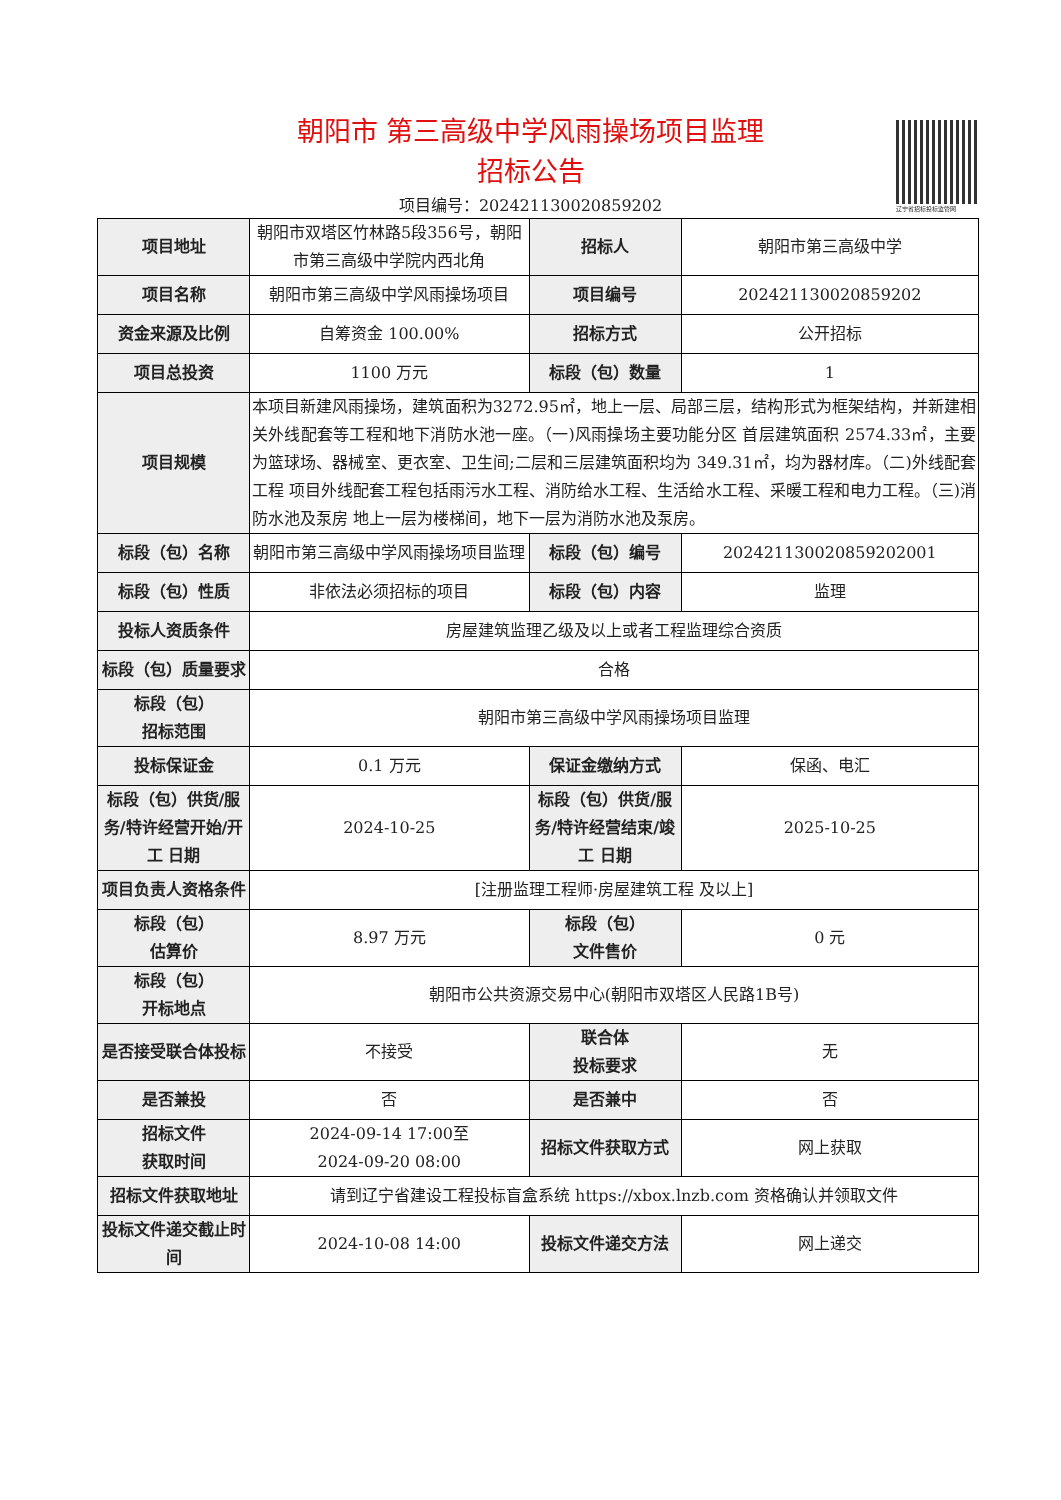辽宁省招标投标监管网
朝阳市 第三高级中学风雨操场项目监理
招标公告
项目编号：202421130020859202
| 项目地址 | 朝阳市双塔区竹林路5段356号，朝阳市第三高级中学院内西北角 | 招标人 | 朝阳市第三高级中学 |
| 项目名称 | 朝阳市第三高级中学风雨操场项目 | 项目编号 | 202421130020859202 |
| 资金来源及比例 | 自筹资金 100.00% | 招标方式 | 公开招标 |
| 项目总投资 | 1100 万元 | 标段（包）数量 | 1 |
| 项目规模 | 本项目新建风雨操场，建筑面积为3272.95㎡，地上一层、局部三层，结构形式为框架结构，并新建相关外线配套等工程和地下消防水池一座。（一)风雨操场主要功能分区 首层建筑面积 2574.33㎡，主要为篮球场、器械室、更衣室、卫生间;二层和三层建筑面积均为 349.31㎡，均为器材库。（二)外线配套工程 项目外线配套工程包括雨污水工程、消防给水工程、生活给水工程、采暖工程和电力工程。（三)消防水池及泵房 地上一层为楼梯间，地下一层为消防水池及泵房。 | | |
| 标段（包）名称 | 朝阳市第三高级中学风雨操场项目监理 | 标段（包）编号 | 202421130020859202001 |
| 标段（包）性质 | 非依法必须招标的项目 | 标段（包）内容 | 监理 |
| 投标人资质条件 | 房屋建筑监理乙级及以上或者工程监理综合资质 | | |
| 标段（包）质量要求 | 合格 | | |
| 标段（包） 招标范围 | 朝阳市第三高级中学风雨操场项目监理 | | |
| 投标保证金 | 0.1 万元 | 保证金缴纳方式 | 保函、电汇 |
| 标段（包）供货/服务/特许经营开始/开工 日期 | 2024-10-25 | 标段（包）供货/服务/特许经营结束/竣工 日期 | 2025-10-25 |
| 项目负责人资格条件 | [注册监理工程师·房屋建筑工程 及以上] | | |
| 标段（包） 估算价 | 8.97 万元 | 标段（包） 文件售价 | 0 元 |
| 标段（包） 开标地点 | 朝阳市公共资源交易中心(朝阳市双塔区人民路1B号) | | |
| 是否接受联合体投标 | 不接受 | 联合体 投标要求 | 无 |
| 是否兼投 | 否 | 是否兼中 | 否 |
| 招标文件 获取时间 | 2024-09-14 17:00至 2024-09-20 08:00 | 招标文件获取方式 | 网上获取 |
| 招标文件获取地址 | 请到辽宁省建设工程投标盲盒系统 https://xbox.lnzb.com 资格确认并领取文件 | | |
| 投标文件递交截止时间 | 2024-10-08 14:00 | 投标文件递交方法 | 网上递交 |